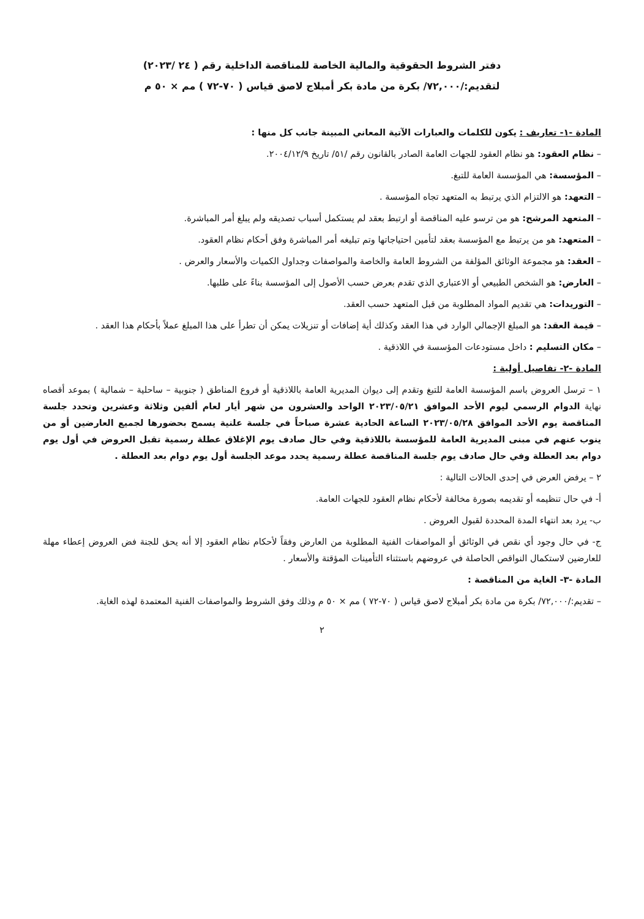دفتر الشروط الحقوقية والمالية الخاصة للمناقصة الداخلية رقم ( ٢٤ /٢٠٢٣)
لتقديم:/٧٢,٠٠٠/ بكرة من مادة بكر أمبلاج لاصق قياس ( ٧٠-٧٢ ) مم × ٥٠ م
المادة -١- تعاريف : يكون للكلمات والعبارات الآتية المعاني المبينة جانب كل منها :
– نظام العقود: هو نظام العقود للجهات العامة الصادر بالقانون رقم /٥١/ تاريخ ٢٠٠٤/١٢/٩.
– المؤسسة: هي المؤسسة العامة للتبغ.
– التعهد: هو الالتزام الذي يرتبط به المتعهد تجاه المؤسسة .
– المتعهد المرشح: هو من ترسو عليه المناقصة أو ارتبط بعقد لم يستكمل أسباب تصديقه ولم يبلغ أمر المباشرة.
– المتعهد: هو من يرتبط مع المؤسسة بعقد لتأمين احتياجاتها وتم تبليغه أمر المباشرة وفق أحكام نظام العقود.
– العقد: هو مجموعة الوثائق المؤلفة من الشروط العامة والخاصة والمواصفات وجداول الكميات والأسعار والعرض .
– العارض: هو الشخص الطبيعي أو الاعتباري الذي تقدم بعرض حسب الأصول إلى المؤسسة بناءً على طلبها.
– التوريدات: هي تقديم المواد المطلوبة من قبل المتعهد حسب العقد.
– قيمة العقد: هو المبلغ الإجمالي الوارد في هذا العقد وكذلك أية إضافات أو تنزيلات يمكن أن تطرأ على هذا المبلغ عملاً بأحكام هذا العقد .
– مكان التسليم : داخل مستودعات المؤسسة في اللاذقية .
المادة -٢- تفاصيل أولية :
١ – ترسل العروض باسم المؤسسة العامة للتبغ وتقدم إلى ديوان المديرية العامة باللاذقية أو فروع المناطق ( جنوبية – ساحلية – شمالية ) بموعد أقصاه نهاية الدوام الرسمي ليوم الأحد الموافق ٢٠٢٣/٠٥/٢١ الواحد والعشرون من شهر أيار لعام ألفين وثلاثة وعشرين وتحدد جلسة المناقصة يوم الأحد الموافق ٢٠٢٣/٠٥/٢٨ الساعة الحادية عشرة صباحاً في جلسة علنية يسمح بحضورها لجميع العارضين أو من ينوب عنهم في مبنى المديرية العامة للمؤسسة باللاذقية وفي حال صادف يوم الإغلاق عطلة رسمية تقبل العروض في أول يوم دوام بعد العطلة وفي حال صادف يوم جلسة المناقصة عطلة رسمية يحدد موعد الجلسة أول يوم دوام بعد العطلة .
٢ – يرفض العرض في إحدى الحالات التالية :
أ- في حال تنظيمه أو تقديمه بصورة مخالفة لأحكام نظام العقود للجهات العامة.
ب- يرد بعد انتهاء المدة المحددة لقبول العروض .
ج- في حال وجود أي نقص في الوثائق أو المواصفات الفنية المطلوبة من العارض وفقاً لأحكام نظام العقود إلا أنه يحق للجنة فض العروض إعطاء مهلة للعارضين لاستكمال النواقص الحاصلة في عروضهم باستثناء التأمينات المؤقتة والأسعار .
المادة -٣- الغاية من المناقصة :
– تقديم:/٧٢,٠٠٠/ بكرة من مادة بكر أمبلاج لاصق قياس ( ٧٠-٧٢ ) مم × ٥٠ م وذلك وفق الشروط والمواصفات الفنية المعتمدة لهذه الغاية.
٢